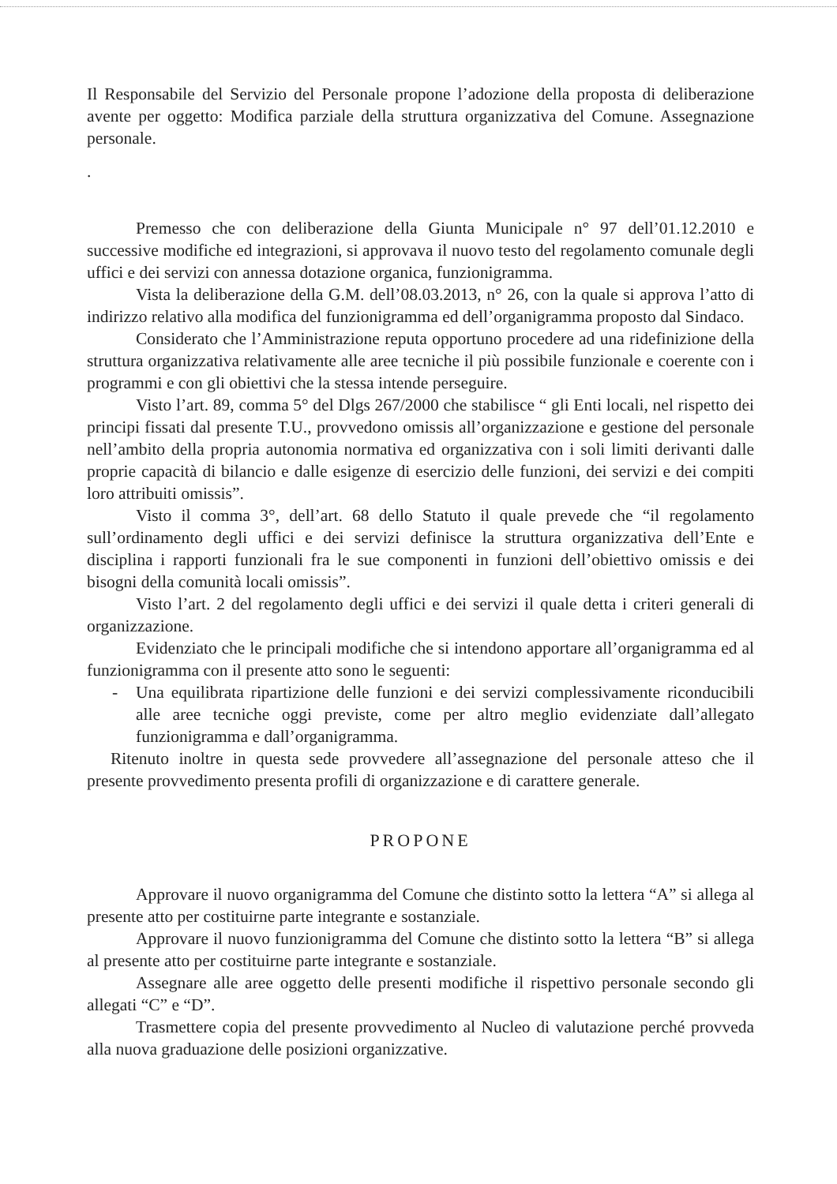Il Responsabile del Servizio del Personale propone l’adozione della proposta di deliberazione avente per oggetto: Modifica parziale della struttura organizzativa del Comune. Assegnazione personale.
.
Premesso che con deliberazione della Giunta Municipale n° 97 dell’01.12.2010 e successive modifiche ed integrazioni, si approvava il nuovo testo del regolamento comunale degli uffici e dei servizi con annessa dotazione organica, funzionigramma.
Vista la deliberazione della G.M. dell’08.03.2013, n° 26, con la quale si approva l’atto di indirizzo relativo alla modifica del funzionigramma ed dell’organigramma proposto dal Sindaco.
Considerato che l’Amministrazione reputa opportuno procedere ad una ridefinizione della struttura organizzativa relativamente alle aree tecniche il più possibile funzionale e coerente con i programmi e con gli obiettivi che la stessa intende perseguire.
Visto l’art. 89, comma 5° del Dlgs 267/2000 che stabilisce “ gli Enti locali, nel rispetto dei principi fissati dal presente T.U., provvedono omissis all’organizzazione e gestione del personale nell’ambito della propria autonomia normativa ed organizzativa con i soli limiti derivanti dalle proprie capacità di bilancio e dalle esigenze di esercizio delle funzioni, dei servizi e dei compiti loro attribuiti omissis”.
Visto il comma 3°, dell’art. 68 dello Statuto il quale prevede che “il regolamento sull’ordinamento degli uffici e dei servizi definisce la struttura organizzativa dell’Ente e disciplina i rapporti funzionali fra le sue componenti in funzioni dell’obiettivo omissis e dei bisogni della comunità locali omissis”.
Visto l’art. 2 del regolamento degli uffici e dei servizi il quale detta i criteri generali di organizzazione.
Evidenziato che le principali modifiche che si intendono apportare all’organigramma ed al funzionigramma con il presente atto sono le seguenti:
- Una equilibrata ripartizione delle funzioni e dei servizi complessivamente riconducibili alle aree tecniche oggi previste, come per altro meglio evidenziate dall’allegato funzionigramma e dall’organigramma.
Ritenuto inoltre in questa sede provvedere all’assegnazione del personale atteso che il presente provvedimento presenta profili di organizzazione e di carattere generale.
PROPONE
Approvare il nuovo organigramma del Comune che distinto sotto la lettera “A” si allega al presente atto per costituirne parte integrante e sostanziale.
Approvare il nuovo funzionigramma del Comune che distinto sotto la lettera “B” si allega al presente atto per costituirne parte integrante e sostanziale.
Assegnare alle aree oggetto delle presenti modifiche il rispettivo personale secondo gli allegati “C” e “D”.
Trasmettere copia del presente provvedimento al Nucleo di valutazione perché provveda alla nuova graduazione delle posizioni organizzative.